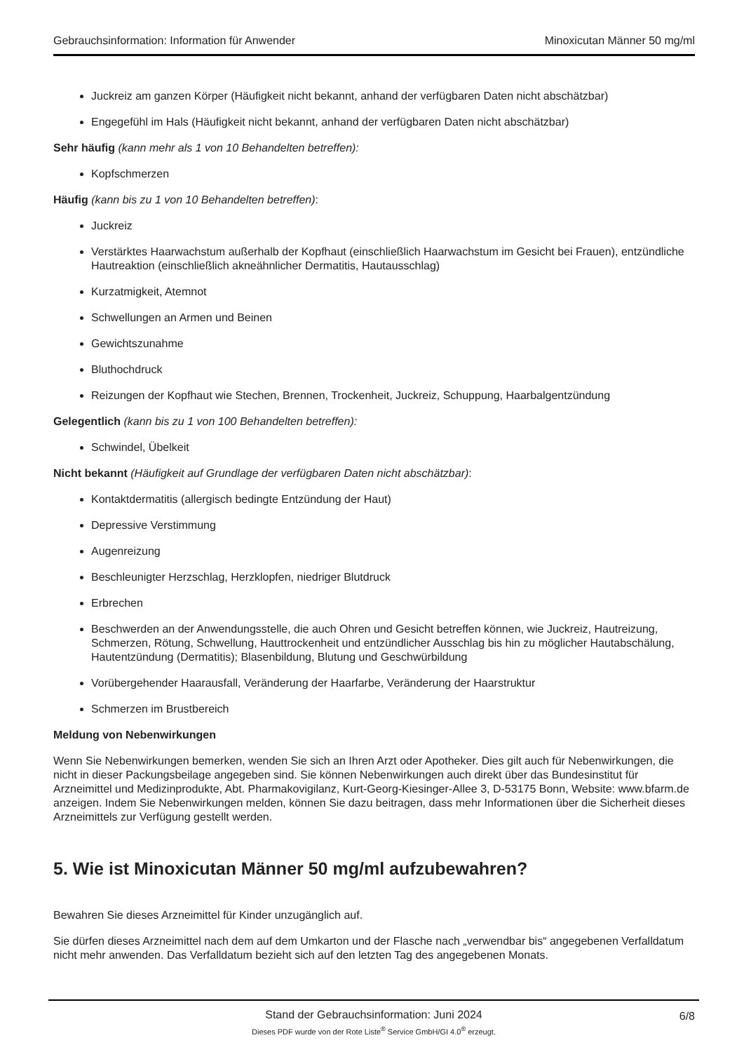Gebrauchsinformation: Information für Anwender Minoxicutan Männer 50 mg/ml
Juckreiz am ganzen Körper (Häufigkeit nicht bekannt, anhand der verfügbaren Daten nicht abschätzbar)
Engegefühl im Hals (Häufigkeit nicht bekannt, anhand der verfügbaren Daten nicht abschätzbar)
Sehr häufig (kann mehr als 1 von 10 Behandelten betreffen):
Kopfschmerzen
Häufig (kann bis zu 1 von 10 Behandelten betreffen):
Juckreiz
Verstärktes Haarwachstum außerhalb der Kopfhaut (einschließlich Haarwachstum im Gesicht bei Frauen), entzündliche Hautreaktion (einschließlich akneähnlicher Dermatitis, Hautausschlag)
Kurzatmigkeit, Atemnot
Schwellungen an Armen und Beinen
Gewichtszunahme
Bluthochdruck
Reizungen der Kopfhaut wie Stechen, Brennen, Trockenheit, Juckreiz, Schuppung, Haarbalgentzündung
Gelegentlich (kann bis zu 1 von 100 Behandelten betreffen):
Schwindel, Übelkeit
Nicht bekannt (Häufigkeit auf Grundlage der verfügbaren Daten nicht abschätzbar):
Kontaktdermatitis (allergisch bedingte Entzündung der Haut)
Depressive Verstimmung
Augenreizung
Beschleunigter Herzschlag, Herzklopfen, niedriger Blutdruck
Erbrechen
Beschwerden an der Anwendungsstelle, die auch Ohren und Gesicht betreffen können, wie Juckreiz, Hautreizung, Schmerzen, Rötung, Schwellung, Hauttrockenheit und entzündlicher Ausschlag bis hin zu möglicher Hautabschälung, Hautentzündung (Dermatitis); Blasenbildung, Blutung und Geschwürbildung
Vorübergehender Haarausfall, Veränderung der Haarfarbe, Veränderung der Haarstruktur
Schmerzen im Brustbereich
Meldung von Nebenwirkungen
Wenn Sie Nebenwirkungen bemerken, wenden Sie sich an Ihren Arzt oder Apotheker. Dies gilt auch für Nebenwirkungen, die nicht in dieser Packungsbeilage angegeben sind. Sie können Nebenwirkungen auch direkt über das Bundesinstitut für Arzneimittel und Medizinprodukte, Abt. Pharmakovigilanz, Kurt-Georg-Kiesinger-Allee 3, D-53175 Bonn, Website: www.bfarm.de anzeigen. Indem Sie Nebenwirkungen melden, können Sie dazu beitragen, dass mehr Informationen über die Sicherheit dieses Arzneimittels zur Verfügung gestellt werden.
5. Wie ist Minoxicutan Männer 50 mg/ml aufzubewahren?
Bewahren Sie dieses Arzneimittel für Kinder unzugänglich auf.
Sie dürfen dieses Arzneimittel nach dem auf dem Umkarton und der Flasche nach „verwendbar bis“ angegebenen Verfalldatum nicht mehr anwenden. Das Verfalldatum bezieht sich auf den letzten Tag des angegebenen Monats.
Stand der Gebrauchsinformation: Juni 2024
6/8
Dieses PDF wurde von der Rote Liste<sup>®</sup> Service GmbH/GI 4.0<sup>®</sup> erzeugt.